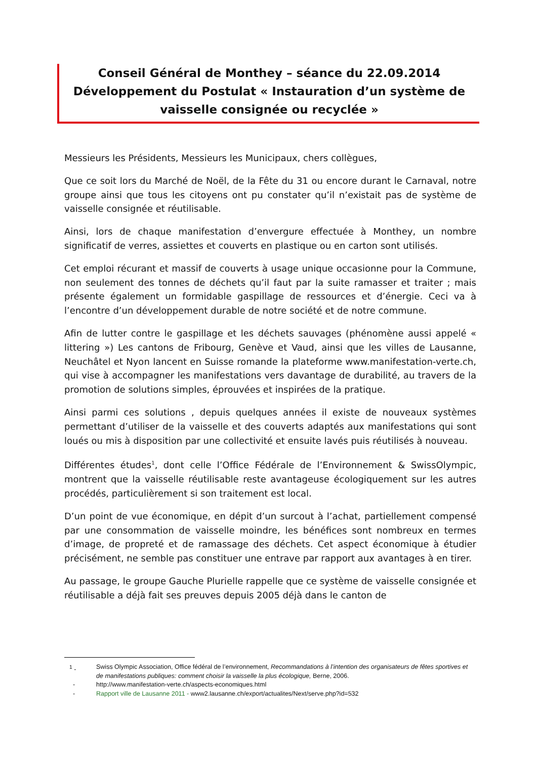Conseil Général de Monthey – séance du 22.09.2014
Développement du Postulat « Instauration d’un système de vaisselle consignée ou recyclée »
Messieurs les Présidents, Messieurs les Municipaux, chers collègues,
Que ce soit lors du Marché de Noël, de la Fête du 31 ou encore durant le Carnaval, notre groupe ainsi que tous les citoyens ont pu constater qu’il n’existait pas de système de vaisselle consignée et réutilisable.
Ainsi, lors de chaque manifestation d’envergure effectuée à Monthey, un nombre significatif de verres, assiettes et couverts en plastique ou en carton sont utilisés.
Cet emploi récurant et massif de couverts à usage unique occasionne pour la Commune, non seulement des tonnes de déchets qu’il faut par la suite ramasser et traiter ; mais présente également un formidable gaspillage de ressources et d’énergie. Ceci va à l’encontre d’un développement durable de notre société et de notre commune.
Afin de lutter contre le gaspillage et les déchets sauvages (phénomène aussi appelé « littering ») Les cantons de Fribourg, Genève et Vaud, ainsi que les villes de Lausanne, Neuchâtel et Nyon lancent en Suisse romande la plateforme www.manifestation-verte.ch, qui vise à accompagner les manifestations vers davantage de durabilité, au travers de la promotion de solutions simples, éprouvées et inspirées de la pratique.
Ainsi parmi ces solutions , depuis quelques années il existe de nouveaux systèmes permettant d’utiliser de la vaisselle et des couverts adaptés aux manifestations qui sont loués ou mis à disposition par une collectivité et ensuite lavés puis réutilisés à nouveau.
Différentes études<sup>1</sup>, dont celle l’Office Fédérale de l’Environnement & SwissOlympic, montrent que la vaisselle réutilisable reste avantageuse écologiquement sur les autres procédés, particulièrement si son traitement est local.
D’un point de vue économique, en dépit d’un surcout à l’achat, partiellement compensé par une consommation de vaisselle moindre, les bénéfices sont nombreux en termes d’image, de propreté et de ramassage des déchets. Cet aspect économique à étudier précisément, ne semble pas constituer une entrave par rapport aux avantages à en tirer.
Au passage, le groupe Gauche Plurielle rappelle que ce système de vaisselle consignée et réutilisable a déjà fait ses preuves depuis 2005 déjà dans le canton de
<sup>1</sup> - Swiss Olympic Association, Office fédéral de l’environnement, Recommandations à l’intention des organisateurs de fêtes sportives et de manifestations publiques: comment choisir la vaisselle la plus écologique, Berne, 2006.
- http://www.manifestation-verte.ch/aspects-economiques.html
- Rapport ville de Lausanne 2011 - www2.lausanne.ch/export/actualites/Next/serve.php?id=532